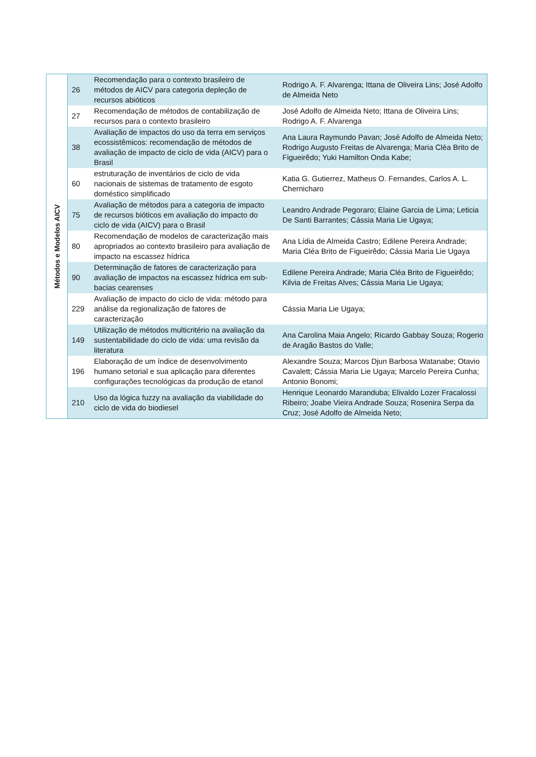| Métodos e Modelos AICV | 26 | Recomendação para o contexto brasileiro de métodos de AICV para categoria depleção de recursos abióticos | Rodrigo A. F. Alvarenga; Ittana de Oliveira Lins; José Adolfo de Almeida Neto |
| | 27 | Recomendação de métodos de contabilização de recursos para o contexto brasileiro | José Adolfo de Almeida Neto; Ittana de Oliveira Lins; Rodrigo A. F. Alvarenga |
| | 38 | Avaliação de impactos do uso da terra em serviços ecossistêmicos: recomendação de métodos de avaliação de impacto de ciclo de vida (AICV) para o Brasil | Ana Laura Raymundo Pavan; José Adolfo de Almeida Neto; Rodrigo Augusto Freitas de Alvarenga; Maria Cléa Brito de Figueirêdo; Yuki Hamilton Onda Kabe; |
| | 60 | estruturação de inventários de ciclo de vida nacionais de sistemas de tratamento de esgoto doméstico simplificado | Katia G. Gutierrez, Matheus O. Fernandes, Carlos A. L. Chernicharo |
| | 75 | Avaliação de métodos para a categoria de impacto de recursos bióticos em avaliação do impacto do ciclo de vida (AICV) para o Brasil | Leandro Andrade Pegoraro; Elaine Garcia de Lima; Leticia De Santi Barrantes; Cássia Maria Lie Ugaya; |
| | 80 | Recomendação de modelos de caracterização mais apropriados ao contexto brasileiro para avaliação de impacto na escassez hídrica | Ana Lídia de Almeida Castro; Edilene Pereira Andrade; Maria Cléa Brito de Figueirêdo; Cássia Maria Lie Ugaya |
| | 90 | Determinação de fatores de caracterização para avaliação de impactos na escassez hídrica em sub-bacias cearenses | Edilene Pereira Andrade; Maria Cléa Brito de Figueirêdo; Kilvia de Freitas Alves; Cássia Maria Lie Ugaya; |
| | 229 | Avaliação de impacto do ciclo de vida: método para análise da regionalização de fatores de caracterização | Cássia Maria Lie Ugaya; |
| | 149 | Utilização de métodos multicritério na avaliação da sustentabilidade do ciclo de vida: uma revisão da literatura | Ana Carolina Maia Angelo; Ricardo Gabbay Souza; Rogerio de Aragão Bastos do Valle; |
| | 196 | Elaboração de um índice de desenvolvimento humano setorial e sua aplicação para diferentes configurações tecnológicas da produção de etanol | Alexandre Souza; Marcos Djun Barbosa Watanabe; Otavio Cavalett; Cássia Maria Lie Ugaya; Marcelo Pereira Cunha; Antonio Bonomi; |
| | 210 | Uso da lógica fuzzy na avaliação da viabilidade do ciclo de vida do biodiesel | Henrique Leonardo Maranduba; Elivaldo Lozer Fracalossi Ribeiro; Joabe Vieira Andrade Souza; Rosenira Serpa da Cruz; José Adolfo de Almeida Neto; |